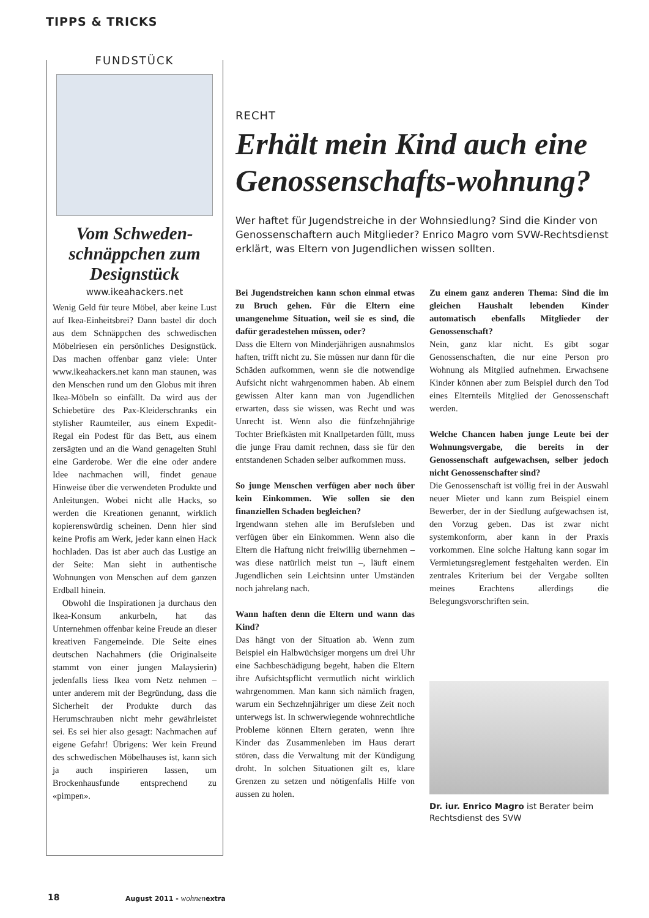TIPPS & TRICKS
FUNDSTÜCK
Vom Schweden-schnäppchen zum Designstück
www.ikeahackers.net
Wenig Geld für teure Möbel, aber keine Lust auf Ikea-Einheitsbrei? Dann bastel dir doch aus dem Schnäppchen des schwedischen Möbelriesen ein persönliches Designstück. Das machen offenbar ganz viele: Unter www.ikeahackers.net kann man staunen, was den Menschen rund um den Globus mit ihren Ikea-Möbeln so einfällt. Da wird aus der Schiebetüre des Pax-Kleiderschranks ein stylisher Raumteiler, aus einem Expedit-Regal ein Podest für das Bett, aus einem zersägten und an die Wand genagelten Stuhl eine Garderobe. Wer die eine oder andere Idee nachmachen will, findet genaue Hinweise über die verwendeten Produkte und Anleitungen. Wobei nicht alle Hacks, so werden die Kreationen genannt, wirklich kopierenswürdig scheinen. Denn hier sind keine Profis am Werk, jeder kann einen Hack hochladen. Das ist aber auch das Lustige an der Seite: Man sieht in authentische Wohnungen von Menschen auf dem ganzen Erdball hinein.
Obwohl die Inspirationen ja durchaus den Ikea-Konsum ankurbeln, hat das Unternehmen offenbar keine Freude an dieser kreativen Fangemeinde. Die Seite eines deutschen Nachahmers (die Originalseite stammt von einer jungen Malaysierin) jedenfalls liess Ikea vom Netz nehmen – unter anderem mit der Begründung, dass die Sicherheit der Produkte durch das Herumschrauben nicht mehr gewährleistet sei. Es sei hier also gesagt: Nachmachen auf eigene Gefahr! Übrigens: Wer kein Freund des schwedischen Möbelhauses ist, kann sich ja auch inspirieren lassen, um Brockenhausfunde entsprechend zu «pimpen».
RECHT
Erhält mein Kind auch eine Genossenschafts-wohnung?
Wer haftet für Jugendstreiche in der Wohnsiedlung? Sind die Kinder von Genossenschaftern auch Mitglieder? Enrico Magro vom SVW-Rechtsdienst erklärt, was Eltern von Jugendlichen wissen sollten.
Bei Jugendstreichen kann schon einmal etwas zu Bruch gehen. Für die Eltern eine unangenehme Situation, weil sie es sind, die dafür geradestehen müssen, oder?
Dass die Eltern von Minderjährigen ausnahmslos haften, trifft nicht zu. Sie müssen nur dann für die Schäden aufkommen, wenn sie die notwendige Aufsicht nicht wahrgenommen haben. Ab einem gewissen Alter kann man von Jugendlichen erwarten, dass sie wissen, was Recht und was Unrecht ist. Wenn also die fünfzehnjährige Tochter Briefkästen mit Knallpetarden füllt, muss die junge Frau damit rechnen, dass sie für den entstandenen Schaden selber aufkommen muss.
So junge Menschen verfügen aber noch über kein Einkommen. Wie sollen sie den finanziellen Schaden begleichen?
Irgendwann stehen alle im Berufsleben und verfügen über ein Einkommen. Wenn also die Eltern die Haftung nicht freiwillig übernehmen – was diese natürlich meist tun –, läuft einem Jugendlichen sein Leichtsinn unter Umständen noch jahrelang nach.
Wann haften denn die Eltern und wann das Kind?
Das hängt von der Situation ab. Wenn zum Beispiel ein Halbwüchsiger morgens um drei Uhr eine Sachbeschädigung begeht, haben die Eltern ihre Aufsichtspflicht vermutlich nicht wirklich wahrgenommen. Man kann sich nämlich fragen, warum ein Sechzehnjähriger um diese Zeit noch unterwegs ist. In schwerwiegende wohnrechtliche Probleme können Eltern geraten, wenn ihre Kinder das Zusammenleben im Haus derart stören, dass die Verwaltung mit der Kündigung droht. In solchen Situationen gilt es, klare Grenzen zu setzen und nötigenfalls Hilfe von aussen zu holen.
Zu einem ganz anderen Thema: Sind die im gleichen Haushalt lebenden Kinder automatisch ebenfalls Mitglieder der Genossenschaft?
Nein, ganz klar nicht. Es gibt sogar Genossenschaften, die nur eine Person pro Wohnung als Mitglied aufnehmen. Erwachsene Kinder können aber zum Beispiel durch den Tod eines Elternteils Mitglied der Genossenschaft werden.
Welche Chancen haben junge Leute bei der Wohnungsvergabe, die bereits in der Genossenschaft aufgewachsen, selber jedoch nicht Genossenschafter sind?
Die Genossenschaft ist völlig frei in der Auswahl neuer Mieter und kann zum Beispiel einem Bewerber, der in der Siedlung aufgewachsen ist, den Vorzug geben. Das ist zwar nicht systemkonform, aber kann in der Praxis vorkommen. Eine solche Haltung kann sogar im Vermietungsreglement festgehalten werden. Ein zentrales Kriterium bei der Vergabe sollten meines Erachtens allerdings die Belegungsvorschriften sein.
Dr. iur. Enrico Magro ist Berater beim Rechtsdienst des SVW
18 August 2011 - wohnenextra